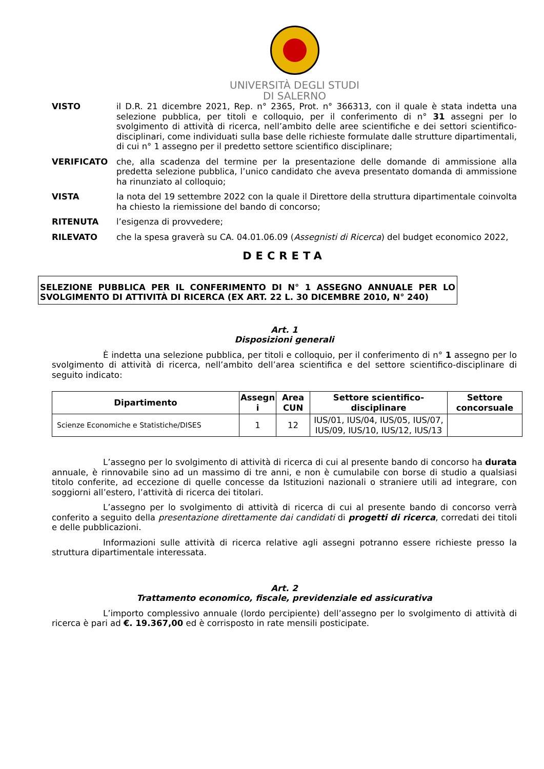UNIVERSITÀ DEGLI STUDI
DI SALERNO
VISTO il D.R. 21 dicembre 2021, Rep. n° 2365, Prot. n° 366313, con il quale è stata indetta una selezione pubblica, per titoli e colloquio, per il conferimento di n° 31 assegni per lo svolgimento di attività di ricerca, nell’ambito delle aree scientifiche e dei settori scientifico-disciplinari, come individuati sulla base delle richieste formulate dalle strutture dipartimentali, di cui n° 1 assegno per il predetto settore scientifico disciplinare;
VERIFICATO che, alla scadenza del termine per la presentazione delle domande di ammissione alla predetta selezione pubblica, l’unico candidato che aveva presentato domanda di ammissione ha rinunziato al colloquio;
VISTA la nota del 19 settembre 2022 con la quale il Direttore della struttura dipartimentale coinvolta ha chiesto la riemissione del bando di concorso;
RITENUTA l’esigenza di provvedere;
RILEVATO che la spesa graverà su CA. 04.01.06.09 (Assegnisti di Ricerca) del budget economico 2022,
DECRETA
SELEZIONE PUBBLICA PER IL CONFERIMENTO DI N° 1 ASSEGNO ANNUALE PER LO SVOLGIMENTO DI ATTIVITÀ DI RICERCA (EX ART. 22 L. 30 DICEMBRE 2010, N° 240)
Art. 1
Disposizioni generali
È indetta una selezione pubblica, per titoli e colloquio, per il conferimento di n° 1 assegno per lo svolgimento di attività di ricerca, nell’ambito dell’area scientifica e del settore scientifico-disciplinare di seguito indicato:
| Dipartimento | Assegn i | Area CUN | Settore scientifico-disciplinare | Settore concorsuale |
| --- | --- | --- | --- | --- |
| Scienze Economiche e Statistiche/DISES | 1 | 12 | IUS/01, IUS/04, IUS/05, IUS/07, IUS/09, IUS/10, IUS/12, IUS/13 | |
L’assegno per lo svolgimento di attività di ricerca di cui al presente bando di concorso ha durata annuale, è rinnovabile sino ad un massimo di tre anni, e non è cumulabile con borse di studio a qualsiasi titolo conferite, ad eccezione di quelle concesse da Istituzioni nazionali o straniere utili ad integrare, con soggiorni all’estero, l’attività di ricerca dei titolari.
L’assegno per lo svolgimento di attività di ricerca di cui al presente bando di concorso verrà conferito a seguito della presentazione direttamente dai candidati di progetti di ricerca, corredati dei titoli e delle pubblicazioni.
Informazioni sulle attività di ricerca relative agli assegni potranno essere richieste presso la struttura dipartimentale interessata.
Art. 2
Trattamento economico, fiscale, previdenziale ed assicurativa
L’importo complessivo annuale (lordo percipiente) dell’assegno per lo svolgimento di attività di ricerca è pari ad €. 19.367,00 ed è corrisposto in rate mensili posticipate.